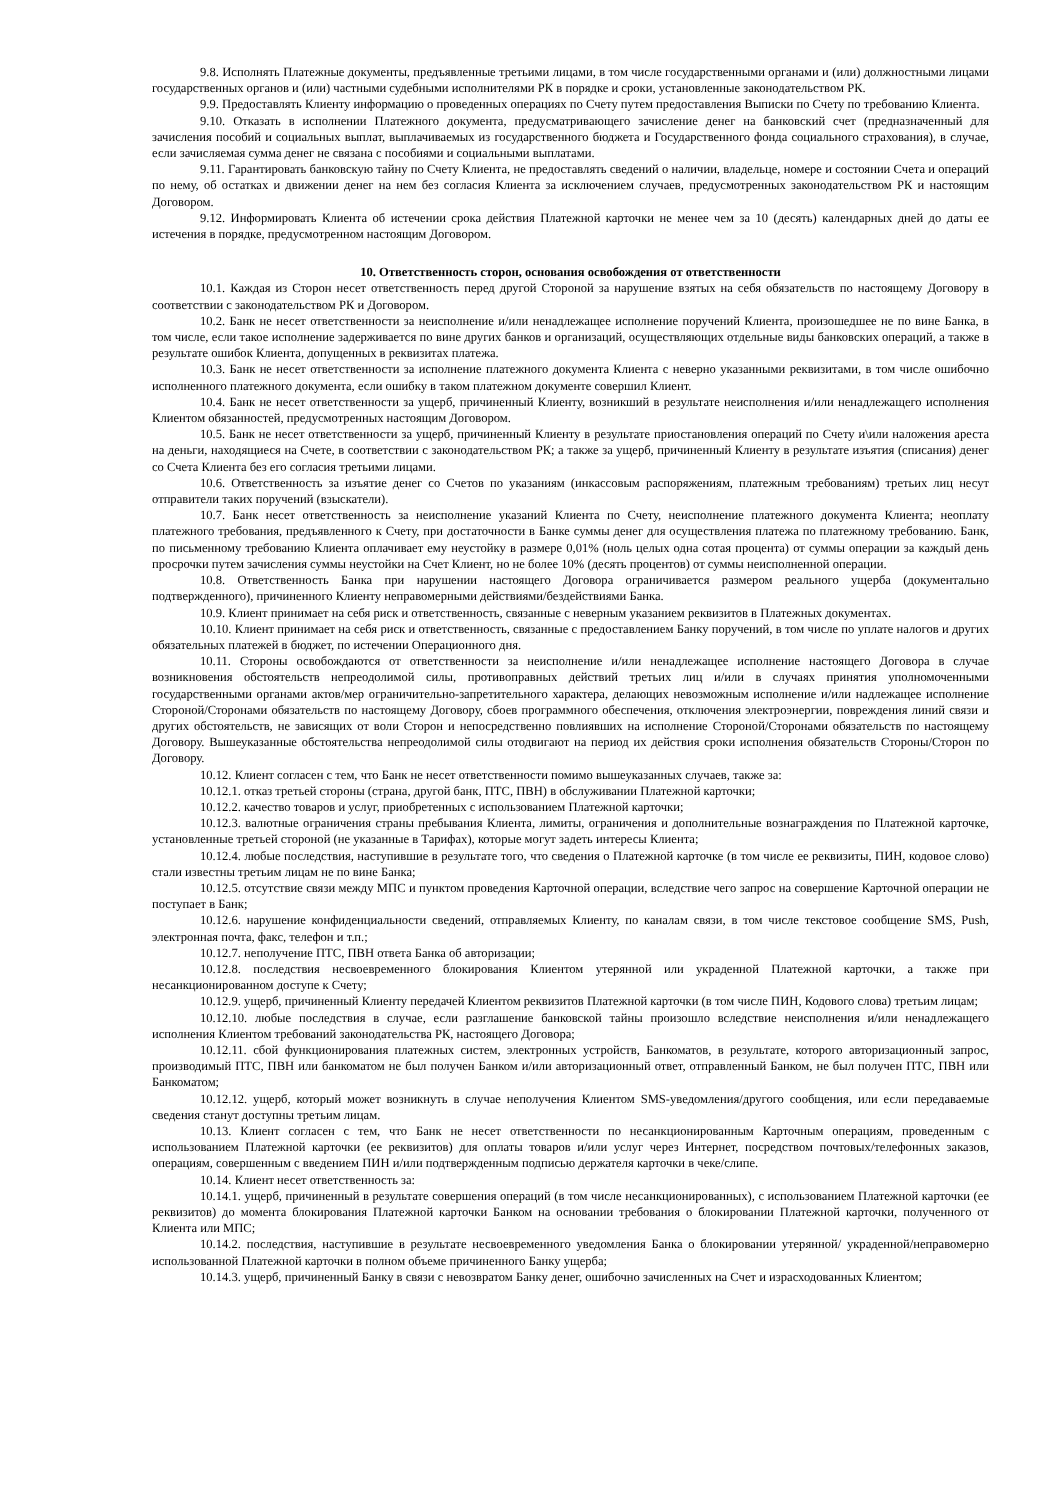9.8. Исполнять Платежные документы, предъявленные третьими лицами, в том числе государственными органами и (или) должностными лицами государственных органов и (или) частными судебными исполнителями РК в порядке и сроки, установленные законодательством РК.
9.9. Предоставлять Клиенту информацию о проведенных операциях по Счету путем предоставления Выписки по Счету по требованию Клиента.
9.10. Отказать в исполнении Платежного документа, предусматривающего зачисление денег на банковский счет (предназначенный для зачисления пособий и социальных выплат, выплачиваемых из государственного бюджета и Государственного фонда социального страхования), в случае, если зачисляемая сумма денег не связана с пособиями и социальными выплатами.
9.11. Гарантировать банковскую тайну по Счету Клиента, не предоставлять сведений о наличии, владельце, номере и состоянии Счета и операций по нему, об остатках и движении денег на нем без согласия Клиента за исключением случаев, предусмотренных законодательством РК и настоящим Договором.
9.12. Информировать Клиента об истечении срока действия Платежной карточки не менее чем за 10 (десять) календарных дней до даты ее истечения в порядке, предусмотренном настоящим Договором.
10. Ответственность сторон, основания освобождения от ответственности
10.1. Каждая из Сторон несет ответственность перед другой Стороной за нарушение взятых на себя обязательств по настоящему Договору в соответствии с законодательством РК и Договором.
10.2. Банк не несет ответственности за неисполнение и/или ненадлежащее исполнение поручений Клиента, произошедшее не по вине Банка, в том числе, если такое исполнение задерживается по вине других банков и организаций, осуществляющих отдельные виды банковских операций, а также в результате ошибок Клиента, допущенных в реквизитах платежа.
10.3. Банк не несет ответственности за исполнение платежного документа Клиента с неверно указанными реквизитами, в том числе ошибочно исполненного платежного документа, если ошибку в таком платежном документе совершил Клиент.
10.4. Банк не несет ответственности за ущерб, причиненный Клиенту, возникший в результате неисполнения и/или ненадлежащего исполнения Клиентом обязанностей, предусмотренных настоящим Договором.
10.5. Банк не несет ответственности за ущерб, причиненный Клиенту в результате приостановления операций по Счету и\или наложения ареста на деньги, находящиеся на Счете, в соответствии с законодательством РК; а также за ущерб, причиненный Клиенту в результате изъятия (списания) денег со Счета Клиента без его согласия третьими лицами.
10.6. Ответственность за изъятие денег со Счетов по указаниям (инкассовым распоряжениям, платежным требованиям) третьих лиц несут отправители таких поручений (взыскатели).
10.7. Банк несет ответственность за неисполнение указаний Клиента по Счету, неисполнение платежного документа Клиента; неоплату платежного требования, предъявленного к Счету, при достаточности в Банке суммы денег для осуществления платежа по платежному требованию. Банк, по письменному требованию Клиента оплачивает ему неустойку в размере 0,01% (ноль целых одна сотая процента) от суммы операции за каждый день просрочки путем зачисления суммы неустойки на Счет Клиент, но не более 10% (десять процентов) от суммы неисполненной операции.
10.8. Ответственность Банка при нарушении настоящего Договора ограничивается размером реального ущерба (документально подтвержденного), причиненного Клиенту неправомерными действиями/бездействиями Банка.
10.9. Клиент принимает на себя риск и ответственность, связанные с неверным указанием реквизитов в Платежных документах.
10.10. Клиент принимает на себя риск и ответственность, связанные с предоставлением Банку поручений, в том числе по уплате налогов и других обязательных платежей в бюджет, по истечении Операционного дня.
10.11. Стороны освобождаются от ответственности за неисполнение и/или ненадлежащее исполнение настоящего Договора в случае возникновения обстоятельств непреодолимой силы, противоправных действий третьих лиц и/или в случаях принятия уполномоченными государственными органами актов/мер ограничительно-запретительного характера, делающих невозможным исполнение и/или надлежащее исполнение Стороной/Сторонами обязательств по настоящему Договору, сбоев программного обеспечения, отключения электроэнергии, повреждения линий связи и других обстоятельств, не зависящих от воли Сторон и непосредственно повлиявших на исполнение Стороной/Сторонами обязательств по настоящему Договору. Вышеуказанные обстоятельства непреодолимой силы отодвигают на период их действия сроки исполнения обязательств Стороны/Сторон по Договору.
10.12. Клиент согласен с тем, что Банк не несет ответственности помимо вышеуказанных случаев, также за:
10.12.1. отказ третьей стороны (страна, другой банк, ПТС, ПВН) в обслуживании Платежной карточки;
10.12.2. качество товаров и услуг, приобретенных с использованием Платежной карточки;
10.12.3. валютные ограничения страны пребывания Клиента, лимиты, ограничения и дополнительные вознаграждения по Платежной карточке, установленные третьей стороной (не указанные в Тарифах), которые могут задеть интересы Клиента;
10.12.4. любые последствия, наступившие в результате того, что сведения о Платежной карточке (в том числе ее реквизиты, ПИН, кодовое слово) стали известны третьим лицам не по вине Банка;
10.12.5. отсутствие связи между МПС и пунктом проведения Карточной операции, вследствие чего запрос на совершение Карточной операции не поступает в Банк;
10.12.6. нарушение конфиденциальности сведений, отправляемых Клиенту, по каналам связи, в том числе текстовое сообщение SMS, Push, электронная почта, факс, телефон и т.п.;
10.12.7. неполучение ПТС, ПВН ответа Банка об авторизации;
10.12.8. последствия несвоевременного блокирования Клиентом утерянной или украденной Платежной карточки, а также при несанкционированном доступе к Счету;
10.12.9. ущерб, причиненный Клиенту передачей Клиентом реквизитов Платежной карточки (в том числе ПИН, Кодового слова) третьим лицам;
10.12.10. любые последствия в случае, если разглашение банковской тайны произошло вследствие неисполнения и/или ненадлежащего исполнения Клиентом требований законодательства РК, настоящего Договора;
10.12.11. сбой функционирования платежных систем, электронных устройств, Банкоматов, в результате, которого авторизационный запрос, производимый ПТС, ПВН или банкоматом не был получен Банком и/или авторизационный ответ, отправленный Банком, не был получен ПТС, ПВН или Банкоматом;
10.12.12. ущерб, который может возникнуть в случае неполучения Клиентом SMS-уведомления/другого сообщения, или если передаваемые сведения станут доступны третьим лицам.
10.13. Клиент согласен с тем, что Банк не несет ответственности по несанкционированным Карточным операциям, проведенным с использованием Платежной карточки (ее реквизитов) для оплаты товаров и/или услуг через Интернет, посредством почтовых/телефонных заказов, операциям, совершенным с введением ПИН и/или подтвержденным подписью держателя карточки в чеке/слипе.
10.14. Клиент несет ответственность за:
10.14.1. ущерб, причиненный в результате совершения операций (в том числе несанкционированных), с использованием Платежной карточки (ее реквизитов) до момента блокирования Платежной карточки Банком на основании требования о блокировании Платежной карточки, полученного от Клиента или МПС;
10.14.2. последствия, наступившие в результате несвоевременного уведомления Банка о блокировании утерянной/ украденной/неправомерно использованной Платежной карточки в полном объеме причиненного Банку ущерба;
10.14.3. ущерб, причиненный Банку в связи с невозвратом Банку денег, ошибочно зачисленных на Счет и израсходованных Клиентом;